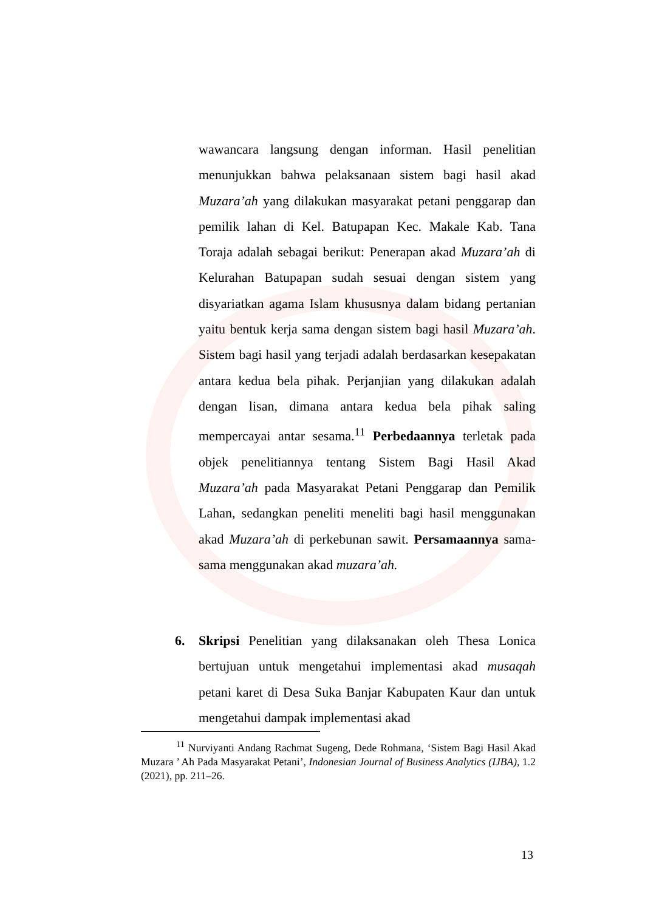wawancara langsung dengan informan. Hasil penelitian menunjukkan bahwa pelaksanaan sistem bagi hasil akad Muzara’ah yang dilakukan masyarakat petani penggarap dan pemilik lahan di Kel. Batupapan Kec. Makale Kab. Tana Toraja adalah sebagai berikut: Penerapan akad Muzara’ah di Kelurahan Batupapan sudah sesuai dengan sistem yang disyariatkan agama Islam khususnya dalam bidang pertanian yaitu bentuk kerja sama dengan sistem bagi hasil Muzara’ah. Sistem bagi hasil yang terjadi adalah berdasarkan kesepakatan antara kedua bela pihak. Perjanjian yang dilakukan adalah dengan lisan, dimana antara kedua bela pihak saling mempercayai antar sesama.<sup>11</sup> Perbedaannya terletak pada objek penelitiannya tentang Sistem Bagi Hasil Akad Muzara’ah pada Masyarakat Petani Penggarap dan Pemilik Lahan, sedangkan peneliti meneliti bagi hasil menggunakan akad Muzara’ah di perkebunan sawit. Persamaannya sama-sama menggunakan akad muzara’ah.
6.
Skripsi Penelitian yang dilaksanakan oleh Thesa Lonica bertujuan untuk mengetahui implementasi akad musaqah petani karet di Desa Suka Banjar Kabupaten Kaur dan untuk mengetahui dampak implementasi akad
<sup>11</sup> Nurviyanti Andang Rachmat Sugeng, Dede Rohmana, ‘Sistem Bagi Hasil Akad Muzara ’ Ah Pada Masyarakat Petani’, Indonesian Journal of Business Analytics (IJBA), 1.2 (2021), pp. 211–26.
13